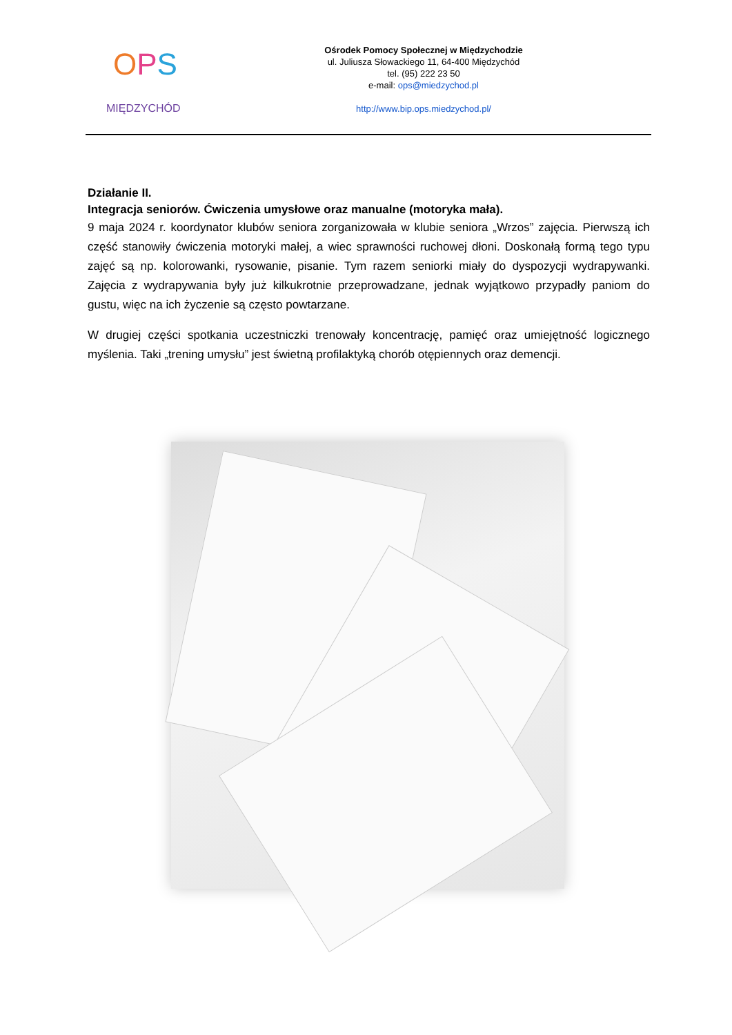OPS
MIĘDZYCHÓD
Ośrodek Pomocy Społecznej w Międzychodzie
ul. Juliusza Słowackiego 11, 64-400 Międzychód
tel. (95) 222 23 50
e-mail: ops@miedzychod.pl
http://www.bip.ops.miedzychod.pl/
Działanie II.
Integracja seniorów. Ćwiczenia umysłowe oraz manualne (motoryka mała).
9 maja 2024 r. koordynator klubów seniora zorganizowała w klubie seniora „Wrzos” zajęcia. Pierwszą ich część stanowiły ćwiczenia motoryki małej, a wiec sprawności ruchowej dłoni. Doskonałą formą tego typu zajęć są np. kolorowanki, rysowanie, pisanie. Tym razem seniorki miały do dyspozycji wydrapywanki. Zajęcia z wydrapywania były już kilkukrotnie przeprowadzane, jednak wyjątkowo przypadły paniom do gustu, więc na ich życzenie są często powtarzane.
W drugiej części spotkania uczestniczki trenowały koncentrację, pamięć oraz umiejętność logicznego myślenia. Taki „trening umysłu” jest świetną profilaktyką chorób otępiennych oraz demencji.